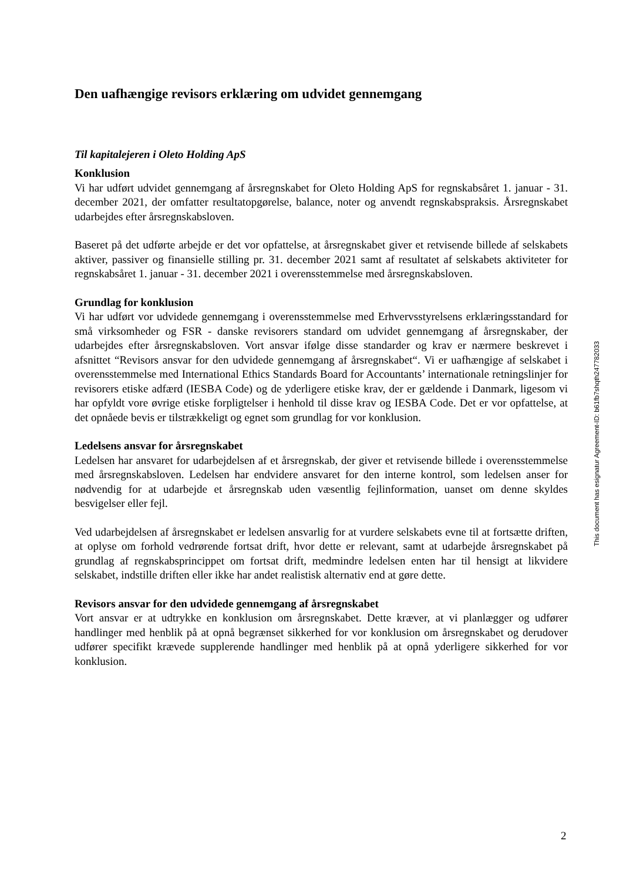Den uafhængige revisors erklæring om udvidet gennemgang
Til kapitalejeren i Oleto Holding ApS
Konklusion
Vi har udført udvidet gennemgang af årsregnskabet for Oleto Holding ApS for regnskabsåret 1. januar - 31. december 2021, der omfatter resultatopgørelse, balance, noter og anvendt regnskabspraksis. Årsregnskabet udarbejdes efter årsregnskabsloven.
Baseret på det udførte arbejde er det vor opfattelse, at årsregnskabet giver et retvisende billede af selskabets aktiver, passiver og finansielle stilling pr. 31. december 2021 samt af resultatet af selskabets aktiviteter for regnskabsåret 1. januar - 31. december 2021 i overensstemmelse med årsregnskabsloven.
Grundlag for konklusion
Vi har udført vor udvidede gennemgang i overensstemmelse med Erhvervsstyrelsens erklæringsstandard for små virksomheder og FSR - danske revisorers standard om udvidet gennemgang af årsregnskaber, der udarbejdes efter årsregnskabsloven. Vort ansvar ifølge disse standarder og krav er nærmere beskrevet i afsnittet “Revisors ansvar for den udvidede gennemgang af årsregnskabet“. Vi er uafhængige af selskabet i overensstemmelse med International Ethics Standards Board for Accountants’ internationale retningslinjer for revisorers etiske adfærd (IESBA Code) og de yderligere etiske krav, der er gældende i Danmark, ligesom vi har opfyldt vore øvrige etiske forpligtelser i henhold til disse krav og IESBA Code. Det er vor opfattelse, at det opnåede bevis er tilstrækkeligt og egnet som grundlag for vor konklusion.
Ledelsens ansvar for årsregnskabet
Ledelsen har ansvaret for udarbejdelsen af et årsregnskab, der giver et retvisende billede i overensstemmelse med årsregnskabsloven. Ledelsen har endvidere ansvaret for den interne kontrol, som ledelsen anser for nødvendig for at udarbejde et årsregnskab uden væsentlig fejlinformation, uanset om denne skyldes besvigelser eller fejl.
Ved udarbejdelsen af årsregnskabet er ledelsen ansvarlig for at vurdere selskabets evne til at fortsætte driften, at oplyse om forhold vedrørende fortsat drift, hvor dette er relevant, samt at udarbejde årsregnskabet på grundlag af regnskabsprincippet om fortsat drift, medmindre ledelsen enten har til hensigt at likvidere selskabet, indstille driften eller ikke har andet realistisk alternativ end at gøre dette.
Revisors ansvar for den udvidede gennemgang af årsregnskabet
Vort ansvar er at udtrykke en konklusion om årsregnskabet. Dette kræver, at vi planlægger og udfører handlinger med henblik på at opnå begrænset sikkerhed for vor konklusion om årsregnskabet og derudover udfører specifikt krævede supplerende handlinger med henblik på at opnå yderligere sikkerhed for vor konklusion.
This document has esignatur Agreement-ID: b61fb7shqth247782033
2